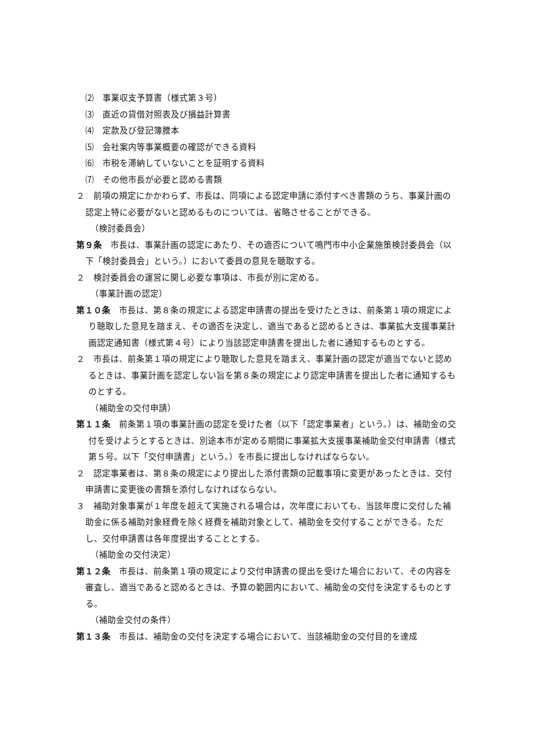⑵　事業収支予算書（様式第３号）
⑶　直近の貸借対照表及び損益計算書
⑷　定款及び登記簿謄本
⑸　会社案内等事業概要の確認ができる資料
⑹　市税を滞納していないことを証明する資料
⑺　その他市長が必要と認める書類
２　前項の規定にかかわらず、市長は、同項による認定申請に添付すべき書類のうち、事業計画の認定上特に必要がないと認めるものについては、省略させることができる。
（検討委員会）
第９条　市長は、事業計画の認定にあたり、その適否について鳴門市中小企業施策検討委員会（以下「検討委員会」という。）において委員の意見を聴取する。
２　検討委員会の運営に関し必要な事項は、市長が別に定める。
（事業計画の認定）
第１０条　市長は、第８条の規定による認定申請書の提出を受けたときは、前条第１項の規定により聴取した意見を踏まえ、その適否を決定し、適当であると認めるときは、事業拡大支援事業計画認定通知書（様式第４号）により当該認定申請書を提出した者に通知するものとする。
２　市長は、前条第１項の規定により聴取した意見を踏まえ、事業計画の認定が適当でないと認めるときは、事業計画を認定しない旨を第８条の規定により認定申請書を提出した者に通知するものとする。
（補助金の交付申請）
第１１条　前条第１項の事業計画の認定を受けた者（以下「認定事業者」という。）は、補助金の交付を受けようとするときは、別途本市が定める期間に事業拡大支援事業補助金交付申請書（様式第５号。以下「交付申請書」という。）を市長に提出しなければならない。
２　認定事業者は、第８条の規定により提出した添付書類の記載事項に変更があったときは、交付申請書に変更後の書類を添付しなければならない。
３　補助対象事業が１年度を超えて実施される場合は，次年度においても、当該年度に交付した補助金に係る補助対象経費を除く経費を補助対象として、補助金を交付することができる。ただし、交付申請書は各年度提出することとする。
（補助金の交付決定）
第１２条　市長は、前条第１項の規定により交付申請書の提出を受けた場合において、その内容を審査し、適当であると認めるときは、予算の範囲内において、補助金の交付を決定するものとする。
（補助金交付の条件）
第１３条　市長は、補助金の交付を決定する場合において、当該補助金の交付目的を達成